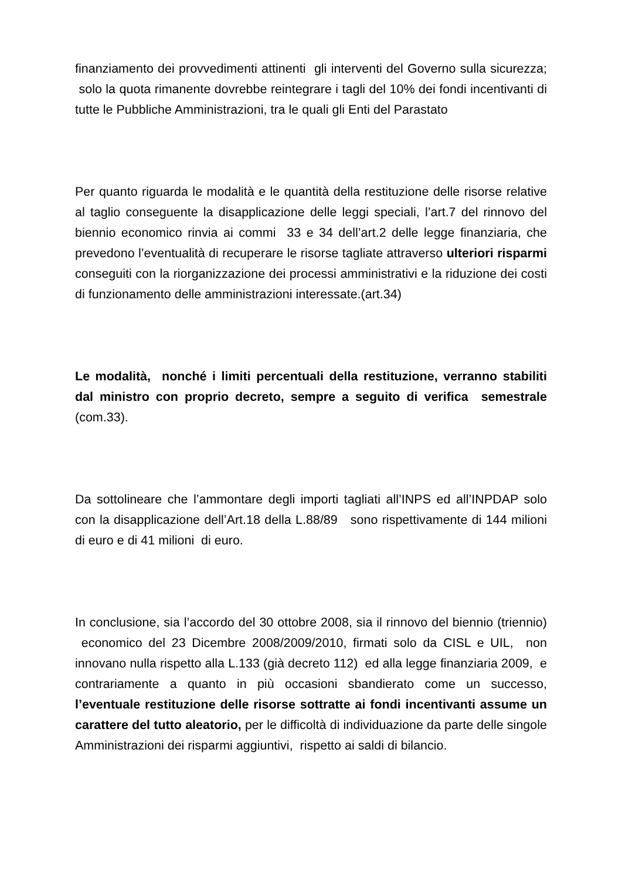finanziamento dei provvedimenti attinenti gli interventi del Governo sulla sicurezza; solo la quota rimanente dovrebbe reintegrare i tagli del 10% dei fondi incentivanti di tutte le Pubbliche Amministrazioni, tra le quali gli Enti del Parastato
Per quanto riguarda le modalità e le quantità della restituzione delle risorse relative al taglio conseguente la disapplicazione delle leggi speciali, l’art.7 del rinnovo del biennio economico rinvia ai commi 33 e 34 dell’art.2 delle legge finanziaria, che prevedono l’eventualità di recuperare le risorse tagliate attraverso ulteriori risparmi conseguiti con la riorganizzazione dei processi amministrativi e la riduzione dei costi di funzionamento delle amministrazioni interessate.(art.34)
Le modalità, nonché i limiti percentuali della restituzione, verranno stabiliti dal ministro con proprio decreto, sempre a seguito di verifica semestrale (com.33).
Da sottolineare che l’ammontare degli importi tagliati all’INPS ed all’INPDAP solo con la disapplicazione dell’Art.18 della L.88/89 sono rispettivamente di 144 milioni di euro e di 41 milioni di euro.
In conclusione, sia l’accordo del 30 ottobre 2008, sia il rinnovo del biennio (triennio) economico del 23 Dicembre 2008/2009/2010, firmati solo da CISL e UIL, non innovano nulla rispetto alla L.133 (già decreto 112) ed alla legge finanziaria 2009, e contrariamente a quanto in più occasioni sbandierato come un successo, l’eventuale restituzione delle risorse sottratte ai fondi incentivanti assume un carattere del tutto aleatorio, per le difficoltà di individuazione da parte delle singole Amministrazioni dei risparmi aggiuntivi, rispetto ai saldi di bilancio.